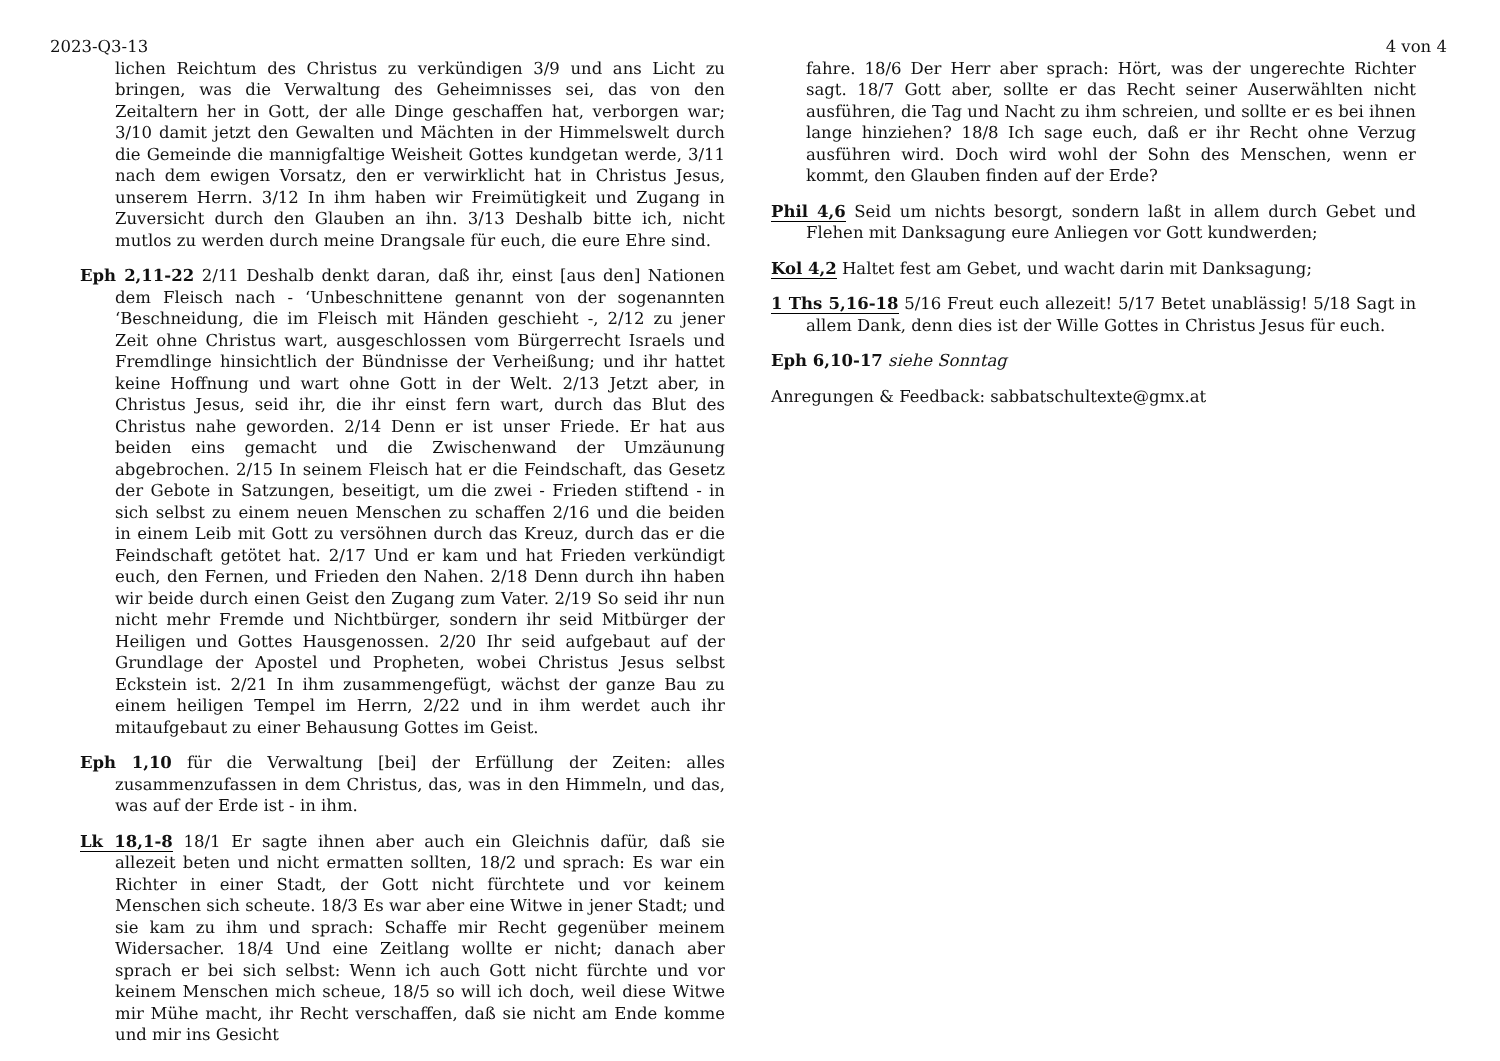2023-Q3-13 4 von 4
lichen Reichtum des Christus zu verkündigen 3/9 und ans Licht zu bringen, was die Verwaltung des Geheimnisses sei, das von den Zeitaltern her in Gott, der alle Dinge geschaffen hat, verborgen war; 3/10 damit jetzt den Gewalten und Mächten in der Himmelswelt durch die Gemeinde die mannigfaltige Weisheit Gottes kundgetan werde, 3/11 nach dem ewigen Vorsatz, den er verwirklicht hat in Christus Jesus, unserem Herrn. 3/12 In ihm haben wir Freimütigkeit und Zugang in Zuversicht durch den Glauben an ihn. 3/13 Deshalb bitte ich, nicht mutlos zu werden durch meine Drangsale für euch, die eure Ehre sind.
Eph 2,11-22 2/11 Deshalb denkt daran, daß ihr, einst [aus den] Nationen dem Fleisch nach - ‘Unbeschnittene genannt von der sogenannten ‘Beschneidung, die im Fleisch mit Händen geschieht -, 2/12 zu jener Zeit ohne Christus wart, ausgeschlossen vom Bürgerrecht Israels und Fremdlinge hinsichtlich der Bündnisse der Verheißung; und ihr hattet keine Hoffnung und wart ohne Gott in der Welt. 2/13 Jetzt aber, in Christus Jesus, seid ihr, die ihr einst fern wart, durch das Blut des Christus nahe geworden. 2/14 Denn er ist unser Friede. Er hat aus beiden eins gemacht und die Zwischenwand der Umzäunung abgebrochen. 2/15 In seinem Fleisch hat er die Feindschaft, das Gesetz der Gebote in Satzungen, beseitigt, um die zwei - Frieden stiftend - in sich selbst zu einem neuen Menschen zu schaffen 2/16 und die beiden in einem Leib mit Gott zu versöhnen durch das Kreuz, durch das er die Feindschaft getötet hat. 2/17 Und er kam und hat Frieden verkündigt euch, den Fernen, und Frieden den Nahen. 2/18 Denn durch ihn haben wir beide durch einen Geist den Zugang zum Vater. 2/19 So seid ihr nun nicht mehr Fremde und Nichtbürger, sondern ihr seid Mitbürger der Heiligen und Gottes Hausgenossen. 2/20 Ihr seid aufgebaut auf der Grundlage der Apostel und Propheten, wobei Christus Jesus selbst Eckstein ist. 2/21 In ihm zusammengefügt, wächst der ganze Bau zu einem heiligen Tempel im Herrn, 2/22 und in ihm werdet auch ihr mitaufgebaut zu einer Behausung Gottes im Geist.
Eph 1,10 für die Verwaltung [bei] der Erfüllung der Zeiten: alles zusammenzufassen in dem Christus, das, was in den Himmeln, und das, was auf der Erde ist - in ihm.
Lk 18,1-8 18/1 Er sagte ihnen aber auch ein Gleichnis dafür, daß sie allezeit beten und nicht ermatten sollten, 18/2 und sprach: Es war ein Richter in einer Stadt, der Gott nicht fürchtete und vor keinem Menschen sich scheute. 18/3 Es war aber eine Witwe in jener Stadt; und sie kam zu ihm und sprach: Schaffe mir Recht gegenüber meinem Widersacher. 18/4 Und eine Zeitlang wollte er nicht; danach aber sprach er bei sich selbst: Wenn ich auch Gott nicht fürchte und vor keinem Menschen mich scheue, 18/5 so will ich doch, weil diese Witwe mir Mühe macht, ihr Recht verschaffen, daß sie nicht am Ende komme und mir ins Gesicht
fahre. 18/6 Der Herr aber sprach: Hört, was der ungerechte Richter sagt. 18/7 Gott aber, sollte er das Recht seiner Auserwählten nicht ausführen, die Tag und Nacht zu ihm schreien, und sollte er es bei ihnen lange hinziehen? 18/8 Ich sage euch, daß er ihr Recht ohne Verzug ausführen wird. Doch wird wohl der Sohn des Menschen, wenn er kommt, den Glauben finden auf der Erde?
Phil 4,6 Seid um nichts besorgt, sondern laßt in allem durch Gebet und Flehen mit Danksagung eure Anliegen vor Gott kundwerden;
Kol 4,2 Haltet fest am Gebet, und wacht darin mit Danksagung;
1 Ths 5,16-18 5/16 Freut euch allezeit! 5/17 Betet unablässig! 5/18 Sagt in allem Dank, denn dies ist der Wille Gottes in Christus Jesus für euch.
Eph 6,10-17 siehe Sonntag
Anregungen & Feedback: sabbatschultexte@gmx.at